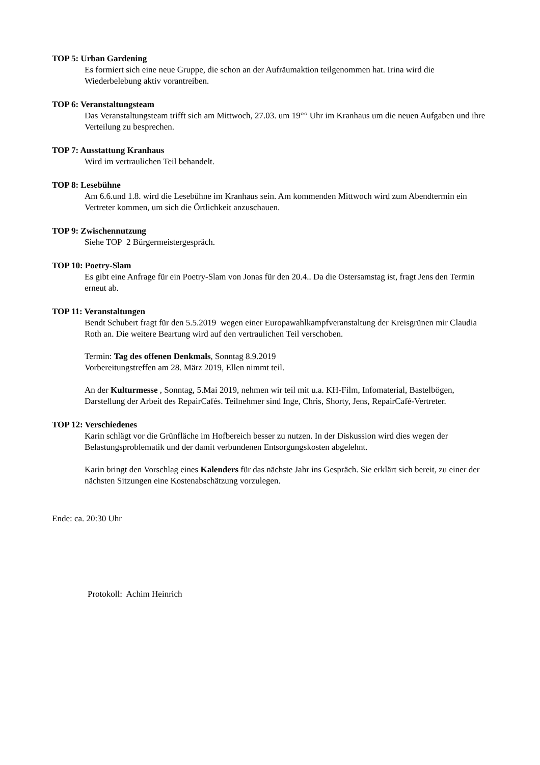TOP 5: Urban Gardening
Es formiert sich eine neue Gruppe, die schon an der Aufräumaktion teilgenommen hat. Irina wird die Wiederbelebung aktiv vorantreiben.
TOP 6: Veranstaltungsteam
Das Veranstaltungsteam trifft sich am Mittwoch, 27.03. um 19°° Uhr im Kranhaus um die neuen Aufgaben und ihre Verteilung zu besprechen.
TOP 7: Ausstattung Kranhaus
Wird im vertraulichen Teil behandelt.
TOP 8: Lesebühne
Am 6.6.und 1.8. wird die Lesebühne im Kranhaus sein. Am kommenden Mittwoch wird zum Abendtermin ein Vertreter kommen, um sich die Örtlichkeit anzuschauen.
TOP 9: Zwischennutzung
Siehe TOP 2 Bürgermeistergespräch.
TOP 10: Poetry-Slam
Es gibt eine Anfrage für ein Poetry-Slam von Jonas für den 20.4.. Da die Ostersamstag ist, fragt Jens den Termin erneut ab.
TOP 11: Veranstaltungen
Bendt Schubert fragt für den 5.5.2019 wegen einer Europawahlkampfveranstaltung der Kreisgrünen mir Claudia Roth an. Die weitere Beartung wird auf den vertraulichen Teil verschoben.
Termin: Tag des offenen Denkmals, Sonntag 8.9.2019
Vorbereitungstreffen am 28. März 2019, Ellen nimmt teil.
An der Kulturmesse , Sonntag, 5.Mai 2019, nehmen wir teil mit u.a. KH-Film, Infomaterial, Bastelbögen, Darstellung der Arbeit des RepairCafés. Teilnehmer sind Inge, Chris, Shorty, Jens, RepairCafé-Vertreter.
TOP 12: Verschiedenes
Karin schlägt vor die Grünfläche im Hofbereich besser zu nutzen. In der Diskussion wird dies wegen der Belastungsproblematik und der damit verbundenen Entsorgungskosten abgelehnt.
Karin bringt den Vorschlag eines Kalenders für das nächste Jahr ins Gespräch. Sie erklärt sich bereit, zu einer der nächsten Sitzungen eine Kostenabschätzung vorzulegen.
Ende: ca. 20:30 Uhr
Protokoll: Achim Heinrich